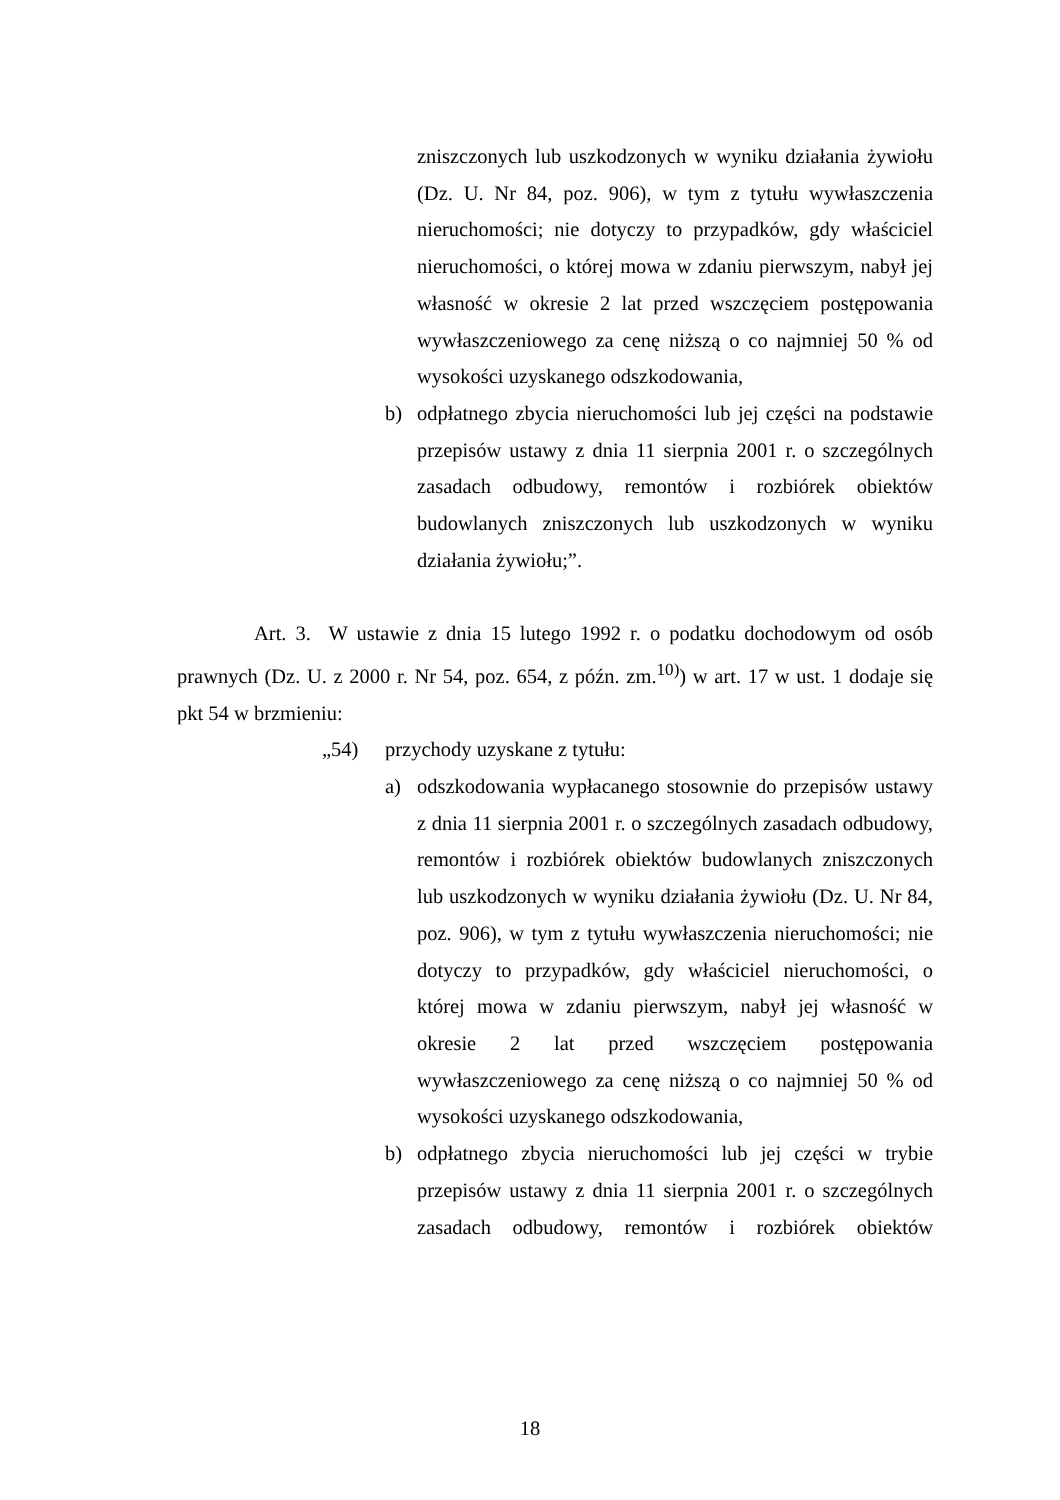zniszczonych lub uszkodzonych w wyniku działania żywiołu (Dz. U. Nr 84, poz. 906), w tym z tytułu wywłaszczenia nieruchomości; nie dotyczy to przypadków, gdy właściciel nieruchomości, o której mowa w zdaniu pierwszym, nabył jej własność w okresie 2 lat przed wszczęciem postępowania wywłaszczeniowego za cenę niższą o co najmniej 50 % od wysokości uzyskanego odszkodowania,
b) odpłatnego zbycia nieruchomości lub jej części na podstawie przepisów ustawy z dnia 11 sierpnia 2001 r. o szczególnych zasadach odbudowy, remontów i rozbiórek obiektów budowlanych zniszczonych lub uszkodzonych w wyniku działania żywiołu;”.
Art. 3. W ustawie z dnia 15 lutego 1992 r. o podatku dochodowym od osób prawnych (Dz. U. z 2000 r. Nr 54, poz. 654, z późn. zm.<sup>10)</sup>) w art. 17 w ust. 1 dodaje się pkt 54 w brzmieniu:
„54) przychody uzyskane z tytułu:
a) odszkodowania wypłacanego stosownie do przepisów ustawy z dnia 11 sierpnia 2001 r. o szczególnych zasadach odbudowy, remontów i rozbiórek obiektów budowlanych zniszczonych lub uszkodzonych w wyniku działania żywiołu (Dz. U. Nr 84, poz. 906), w tym z tytułu wywłaszczenia nieruchomości; nie dotyczy to przypadków, gdy właściciel nieruchomości, o której mowa w zdaniu pierwszym, nabył jej własność w okresie 2 lat przed wszczęciem postępowania wywłaszczeniowego za cenę niższą o co najmniej 50 % od wysokości uzyskanego odszkodowania,
b) odpłatnego zbycia nieruchomości lub jej części w trybie przepisów ustawy z dnia 11 sierpnia 2001 r. o szczególnych zasadach odbudowy, remontów i rozbiórek obiektów
18